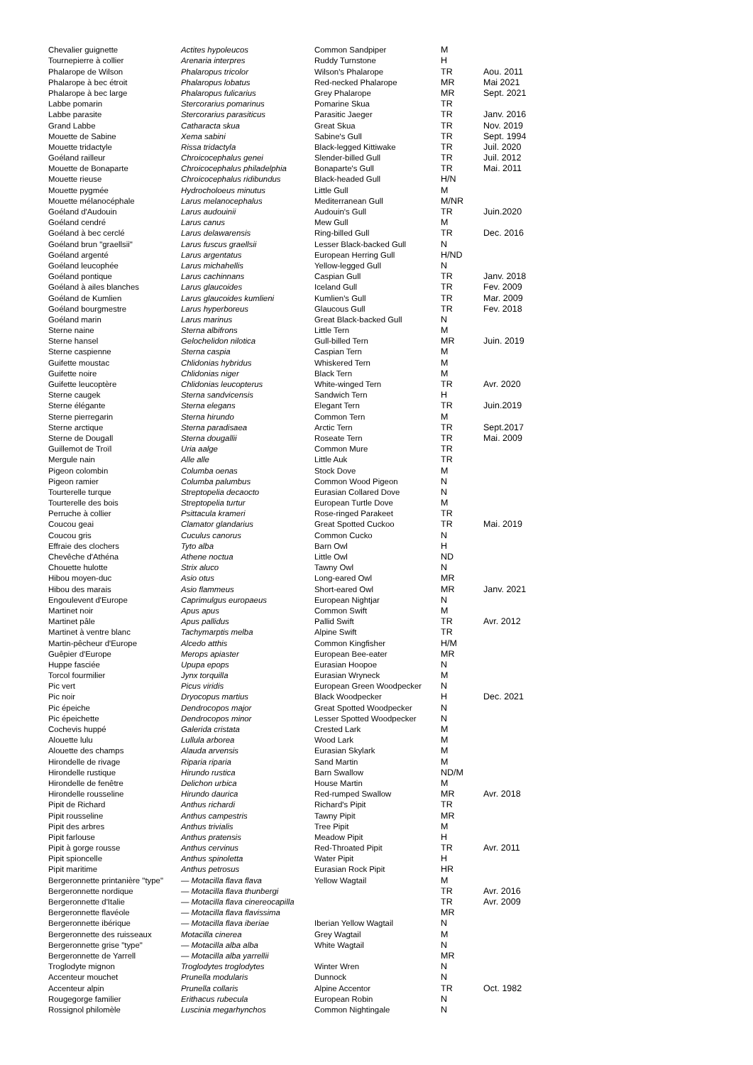| Chevalier guignette | Actites hypoleucos | Common Sandpiper | M | |
| Tournepierre à collier | Arenaria interpres | Ruddy Turnstone | H | |
| Phalarope de Wilson | Phalaropus tricolor | Wilson's Phalarope | TR | Aou. 2011 |
| Phalarope à bec étroit | Phalaropus lobatus | Red-necked Phalarope | MR | Mai 2021 |
| Phalarope à bec large | Phalaropus fulicarius | Grey Phalarope | MR | Sept. 2021 |
| Labbe pomarin | Stercorarius pomarinus | Pomarine Skua | TR | |
| Labbe parasite | Stercorarius parasiticus | Parasitic Jaeger | TR | Janv. 2016 |
| Grand Labbe | Catharacta skua | Great Skua | TR | Nov. 2019 |
| Mouette de Sabine | Xema sabini | Sabine's Gull | TR | Sept. 1994 |
| Mouette tridactyle | Rissa tridactyla | Black-legged Kittiwake | TR | Juil. 2020 |
| Goéland railleur | Chroicocephalus genei | Slender-billed Gull | TR | Juil. 2012 |
| Mouette de Bonaparte | Chroicocephalus philadelphia | Bonaparte's Gull | TR | Mai. 2011 |
| Mouette rieuse | Chroicocephalus ridibundus | Black-headed Gull | H/N | |
| Mouette pygmée | Hydrocholoeus minutus | Little Gull | M | |
| Mouette mélanocéphale | Larus melanocephalus | Mediterranean Gull | M/NR | |
| Goéland d'Audouin | Larus audouinii | Audouin's Gull | TR | Juin.2020 |
| Goéland cendré | Larus canus | Mew Gull | M | |
| Goéland à bec cerclé | Larus delawarensis | Ring-billed Gull | TR | Dec. 2016 |
| Goéland brun "graellsii" | Larus fuscus graellsii | Lesser Black-backed Gull | N | |
| Goéland argenté | Larus argentatus | European Herring Gull | H/ND | |
| Goéland leucophée | Larus michahellis | Yellow-legged Gull | N | |
| Goéland pontique | Larus cachinnans | Caspian Gull | TR | Janv. 2018 |
| Goéland à ailes blanches | Larus glaucoides | Iceland Gull | TR | Fev. 2009 |
| Goéland de Kumlien | Larus glaucoides kumlieni | Kumlien's Gull | TR | Mar. 2009 |
| Goéland bourgmestre | Larus hyperboreus | Glaucous Gull | TR | Fev. 2018 |
| Goéland marin | Larus marinus | Great Black-backed Gull | N | |
| Sterne naine | Sterna albifrons | Little Tern | M | |
| Sterne hansel | Gelochelidon nilotica | Gull-billed Tern | MR | Juin. 2019 |
| Sterne caspienne | Sterna caspia | Caspian Tern | M | |
| Guifette moustac | Chlidonias hybridus | Whiskered Tern | M | |
| Guifette noire | Chlidonias niger | Black Tern | M | |
| Guifette leucoptère | Chlidonias leucopterus | White-winged Tern | TR | Avr. 2020 |
| Sterne caugek | Sterna sandvicensis | Sandwich Tern | H | |
| Sterne élégante | Sterna elegans | Elegant Tern | TR | Juin.2019 |
| Sterne pierregarin | Sterna hirundo | Common Tern | M | |
| Sterne arctique | Sterna paradisaea | Arctic Tern | TR | Sept.2017 |
| Sterne de Dougall | Sterna dougallii | Roseate Tern | TR | Mai. 2009 |
| Guillemot de Troïl | Uria aalge | Common Mure | TR | |
| Mergule nain | Alle alle | Little Auk | TR | |
| Pigeon colombin | Columba oenas | Stock Dove | M | |
| Pigeon ramier | Columba palumbus | Common Wood Pigeon | N | |
| Tourterelle turque | Streptopelia decaocto | Eurasian Collared Dove | N | |
| Tourterelle des bois | Streptopelia turtur | European Turtle Dove | M | |
| Perruche à collier | Psittacula krameri | Rose-ringed Parakeet | TR | |
| Coucou geai | Clamator glandarius | Great Spotted Cuckoo | TR | Mai. 2019 |
| Coucou gris | Cuculus canorus | Common Cucko | N | |
| Effraie des clochers | Tyto alba | Barn Owl | H | |
| Chevêche d'Athéna | Athene noctua | Little Owl | ND | |
| Chouette hulotte | Strix aluco | Tawny Owl | N | |
| Hibou moyen-duc | Asio otus | Long-eared Owl | MR | |
| Hibou des marais | Asio flammeus | Short-eared Owl | MR | Janv. 2021 |
| Engoulevent d'Europe | Caprimulgus europaeus | European Nightjar | N | |
| Martinet noir | Apus apus | Common Swift | M | |
| Martinet pâle | Apus pallidus | Pallid Swift | TR | Avr. 2012 |
| Martinet à ventre blanc | Tachymarptis melba | Alpine Swift | TR | |
| Martin-pêcheur d'Europe | Alcedo atthis | Common Kingfisher | H/M | |
| Guêpier d'Europe | Merops apiaster | European Bee-eater | MR | |
| Huppe fasciée | Upupa epops | Eurasian Hoopoe | N | |
| Torcol fourmilier | Jynx torquilla | Eurasian Wryneck | M | |
| Pic vert | Picus viridis | European Green Woodpecker | N | |
| Pic noir | Dryocopus martius | Black Woodpecker | H | Dec. 2021 |
| Pic épeiche | Dendrocopos major | Great Spotted Woodpecker | N | |
| Pic épeichette | Dendrocopos minor | Lesser Spotted Woodpecker | N | |
| Cochevis huppé | Galerida cristata | Crested Lark | M | |
| Alouette lulu | Lullula arborea | Wood Lark | M | |
| Alouette des champs | Alauda arvensis | Eurasian Skylark | M | |
| Hirondelle de rivage | Riparia riparia | Sand Martin | M | |
| Hirondelle rustique | Hirundo rustica | Barn Swallow | ND/M | |
| Hirondelle de fenêtre | Delichon urbica | House Martin | M | |
| Hirondelle rousseline | Hirundo daurica | Red-rumped Swallow | MR | Avr. 2018 |
| Pipit de Richard | Anthus richardi | Richard's Pipit | TR | |
| Pipit rousseline | Anthus campestris | Tawny Pipit | MR | |
| Pipit des arbres | Anthus trivialis | Tree Pipit | M | |
| Pipit farlouse | Anthus pratensis | Meadow Pipit | H | |
| Pipit à gorge rousse | Anthus cervinus | Red-Throated Pipit | TR | Avr. 2011 |
| Pipit spioncelle | Anthus spinoletta | Water Pipit | H | |
| Pipit maritime | Anthus petrosus | Eurasian Rock Pipit | HR | |
| Bergeronnette printanière "type" | — Motacilla flava flava | Yellow Wagtail | M | |
| Bergeronnette nordique | — Motacilla flava thunbergi | | TR | Avr. 2016 |
| Bergeronnette d'Italie | — Motacilla flava cinereocapilla | | TR | Avr. 2009 |
| Bergeronnette flavéole | — Motacilla flava flavissima | | MR | |
| Bergeronnette ibérique | — Motacilla flava iberiae | Iberian Yellow Wagtail | N | |
| Bergeronnette des ruisseaux | Motacilla cinerea | Grey Wagtail | M | |
| Bergeronnette grise "type" | — Motacilla alba alba | White Wagtail | N | |
| Bergeronnette de Yarrell | — Motacilla alba yarrellii | | MR | |
| Troglodyte mignon | Troglodytes troglodytes | Winter Wren | N | |
| Accenteur mouchet | Prunella modularis | Dunnock | N | |
| Accenteur alpin | Prunella collaris | Alpine Accentor | TR | Oct. 1982 |
| Rougegorge familier | Erithacus rubecula | European Robin | N | |
| Rossignol philomèle | Luscinia megarhynchos | Common Nightingale | N | |